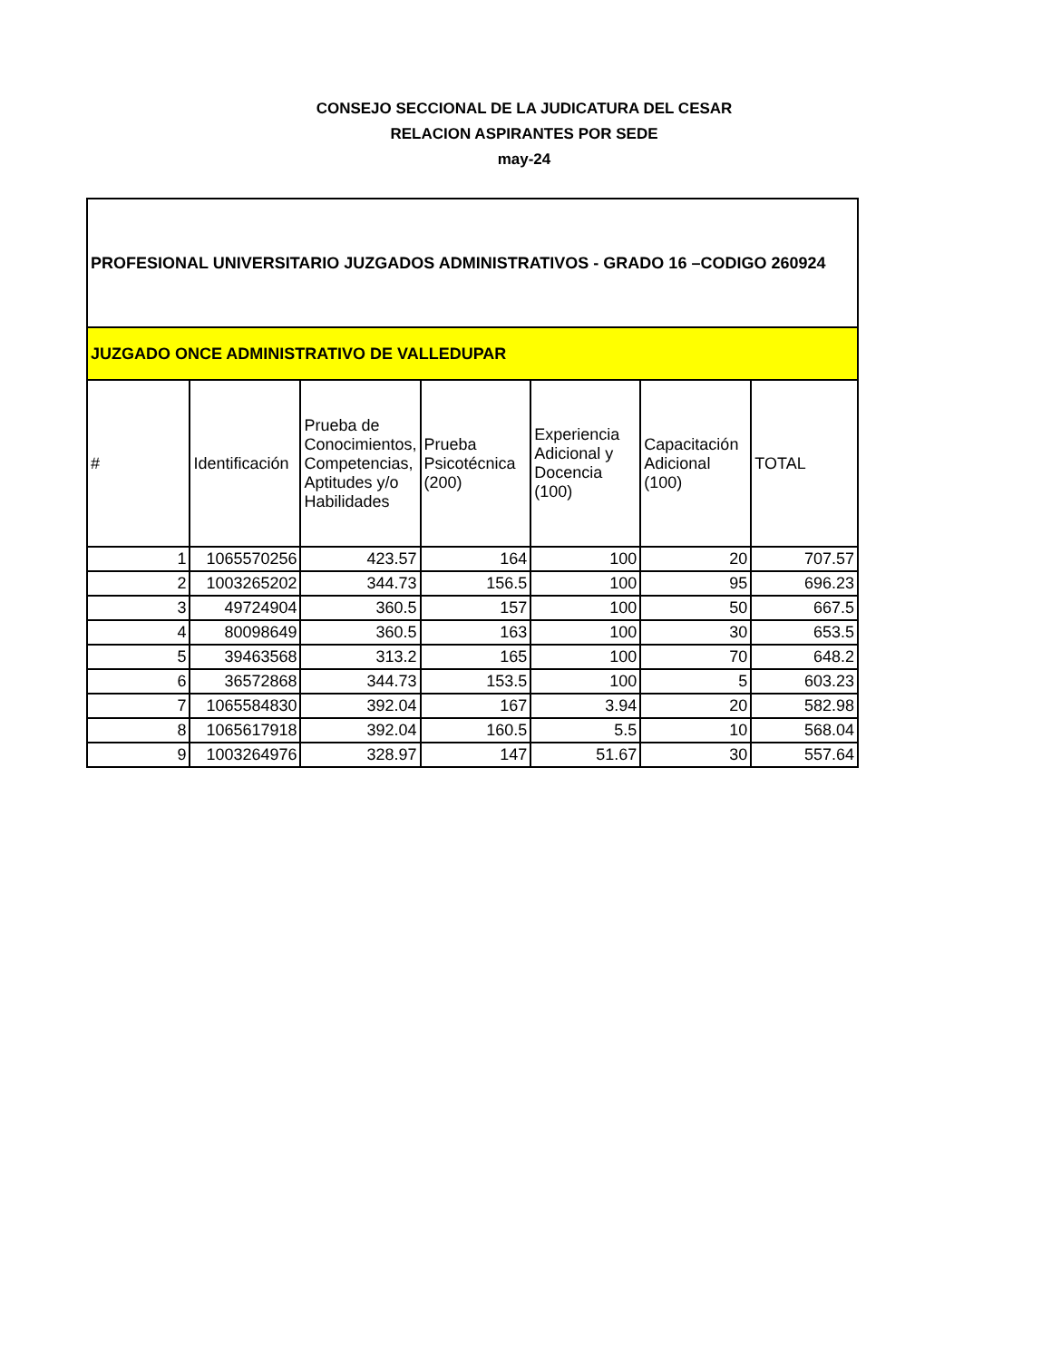CONSEJO SECCIONAL DE LA JUDICATURA DEL CESAR
RELACION ASPIRANTES POR SEDE
may-24
| PROFESIONAL UNIVERSITARIO JUZGADOS ADMINISTRATIVOS - GRADO 16 –CODIGO 260924 | | | | | | |
| --- | --- | --- | --- | --- | --- | --- |
| JUZGADO ONCE ADMINISTRATIVO DE VALLEDUPAR | | | | | | |
| # | Identificación | Prueba de Conocimientos, Competencias, Aptitudes y/o Habilidades | Prueba Psicotécnica (200) | Experiencia Adicional y Docencia (100) | Capacitación Adicional (100) | TOTAL |
| 1 | 1065570256 | 423.57 | 164 | 100 | 20 | 707.57 |
| 2 | 1003265202 | 344.73 | 156.5 | 100 | 95 | 696.23 |
| 3 | 49724904 | 360.5 | 157 | 100 | 50 | 667.5 |
| 4 | 80098649 | 360.5 | 163 | 100 | 30 | 653.5 |
| 5 | 39463568 | 313.2 | 165 | 100 | 70 | 648.2 |
| 6 | 36572868 | 344.73 | 153.5 | 100 | 5 | 603.23 |
| 7 | 1065584830 | 392.04 | 167 | 3.94 | 20 | 582.98 |
| 8 | 1065617918 | 392.04 | 160.5 | 5.5 | 10 | 568.04 |
| 9 | 1003264976 | 328.97 | 147 | 51.67 | 30 | 557.64 |